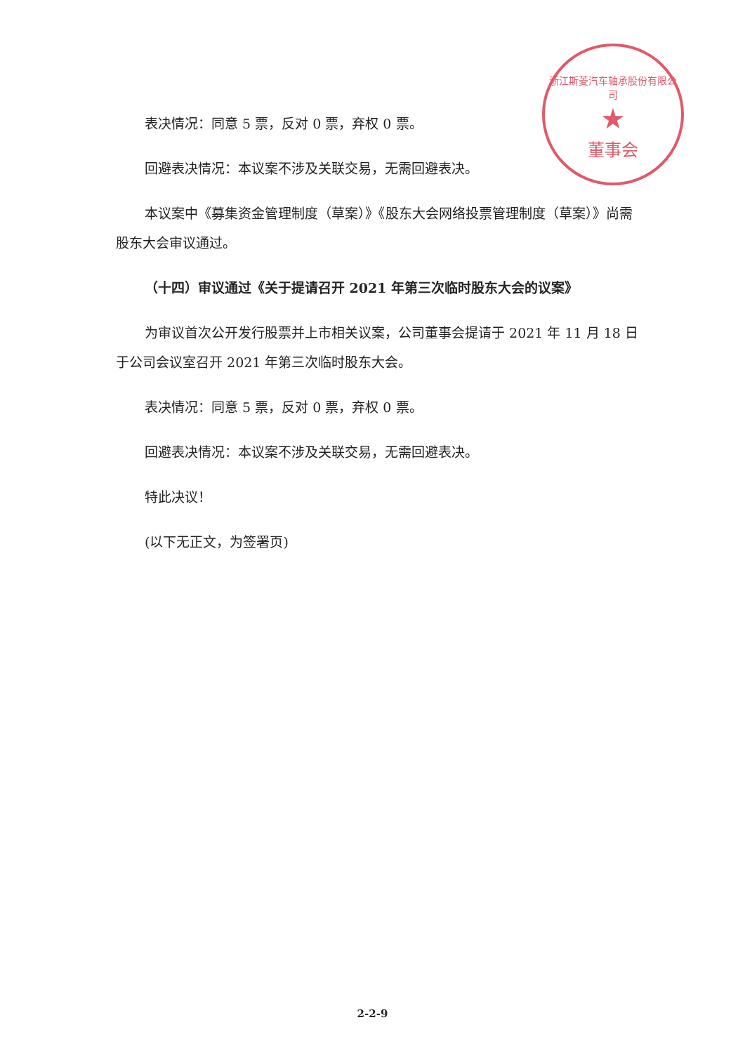浙江斯菱汽车轴承股份有限公司
★
董事会
表决情况：同意 5 票，反对 0 票，弃权 0 票。
回避表决情况：本议案不涉及关联交易，无需回避表决。
本议案中《募集资金管理制度（草案）》《股东大会网络投票管理制度（草案）》尚需股东大会审议通过。
（十四）审议通过《关于提请召开 2021 年第三次临时股东大会的议案》
为审议首次公开发行股票并上市相关议案，公司董事会提请于 2021 年 11 月 18 日于公司会议室召开 2021 年第三次临时股东大会。
表决情况：同意 5 票，反对 0 票，弃权 0 票。
回避表决情况：本议案不涉及关联交易，无需回避表决。
特此决议！
(以下无正文，为签署页)
2-2-9